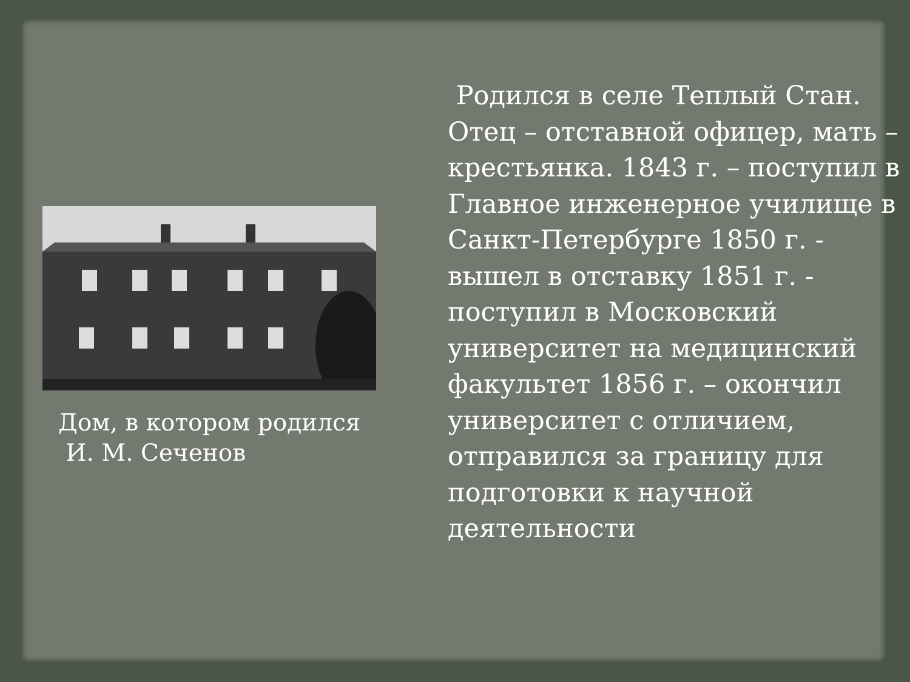Дом, в котором родился
И. М. Сеченов
Родился в селе Теплый Стан. Отец – отставной офицер, мать – крестьянка. 1843 г. – поступил в Главное инженерное училище в Санкт-Петербурге 1850 г. - вышел в отставку 1851 г. - поступил в Московский университет на медицинский факультет 1856 г. – окончил университет с отличием, отправился за границу для подготовки к научной деятельности